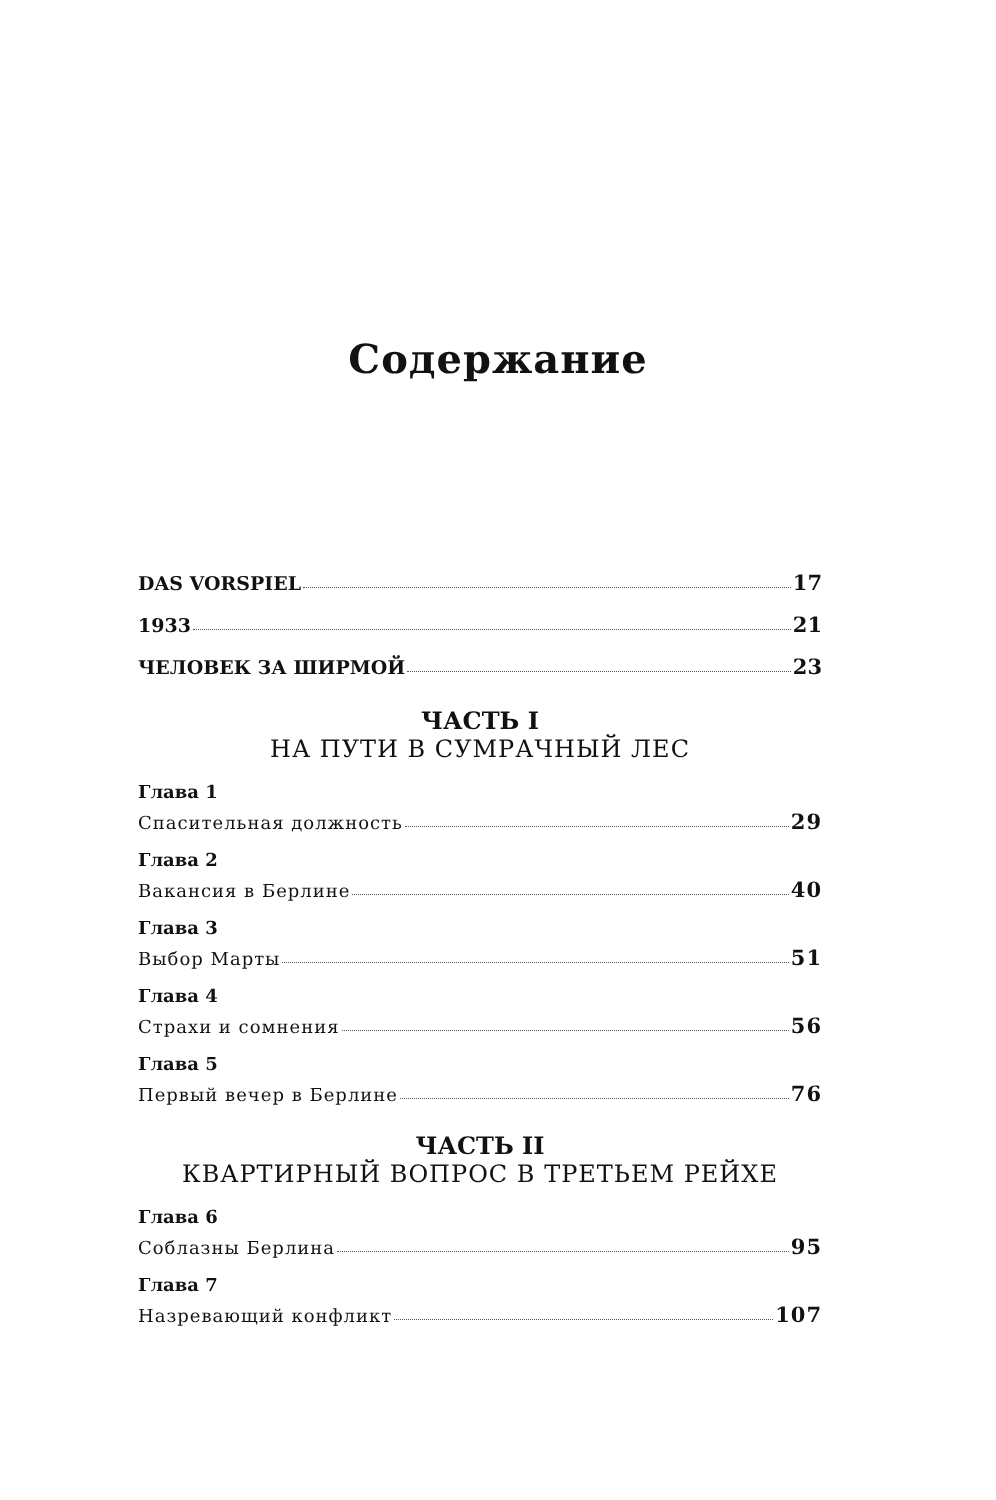Содержание
DAS VORSPIEL 17
1933 21
ЧЕЛОВЕК ЗА ШИРМОЙ 23
ЧАСТЬ I
НА ПУТИ В СУМРАЧНЫЙ ЛЕС
Глава 1
Спасительная должность 29
Глава 2
Вакансия в Берлине 40
Глава 3
Выбор Марты 51
Глава 4
Страхи и сомнения 56
Глава 5
Первый вечер в Берлине 76
ЧАСТЬ II
КВАРТИРНЫЙ ВОПРОС В ТРЕТЬЕМ РЕЙХЕ
Глава 6
Соблазны Берлина 95
Глава 7
Назревающий конфликт 107